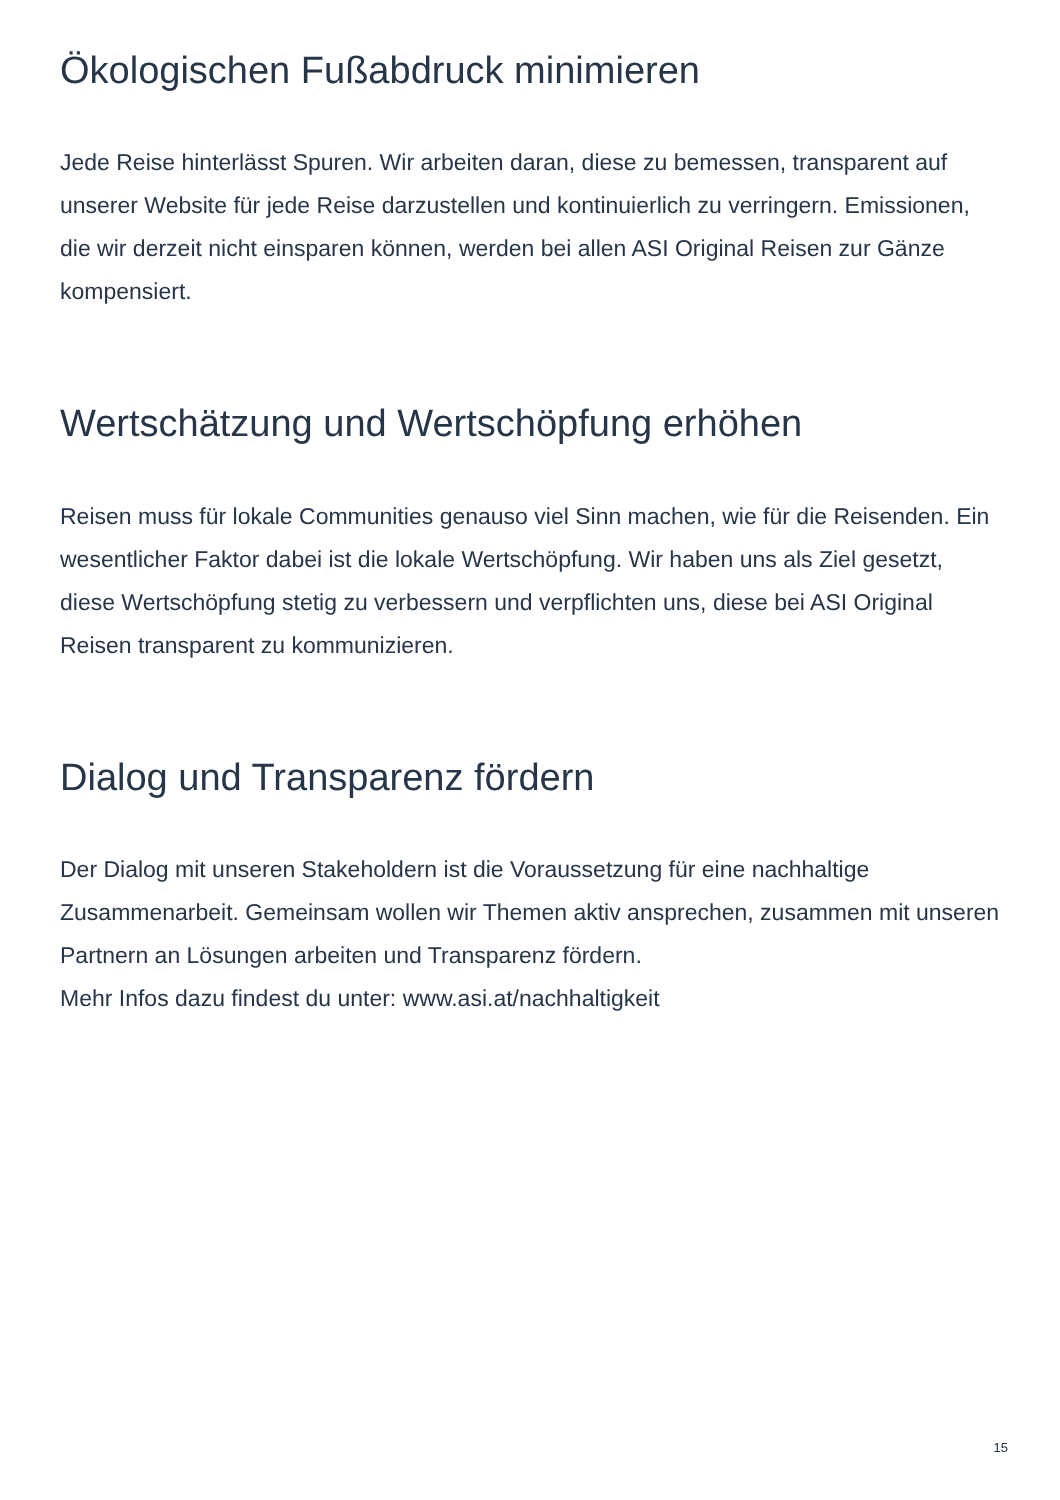Ökologischen Fußabdruck minimieren
Jede Reise hinterlässt Spuren. Wir arbeiten daran, diese zu bemessen, transparent auf unserer Website für jede Reise darzustellen und kontinuierlich zu verringern. Emissionen, die wir derzeit nicht einsparen können, werden bei allen ASI Original Reisen zur Gänze kompensiert.
Wertschätzung und Wertschöpfung erhöhen
Reisen muss für lokale Communities genauso viel Sinn machen, wie für die Reisenden. Ein wesentlicher Faktor dabei ist die lokale Wertschöpfung. Wir haben uns als Ziel gesetzt, diese Wertschöpfung stetig zu verbessern und verpflichten uns, diese bei ASI Original Reisen transparent zu kommunizieren.
Dialog und Transparenz fördern
Der Dialog mit unseren Stakeholdern ist die Voraussetzung für eine nachhaltige Zusammenarbeit. Gemeinsam wollen wir Themen aktiv ansprechen, zusammen mit unseren Partnern an Lösungen arbeiten und Transparenz fördern.
Mehr Infos dazu findest du unter: www.asi.at/nachhaltigkeit
15